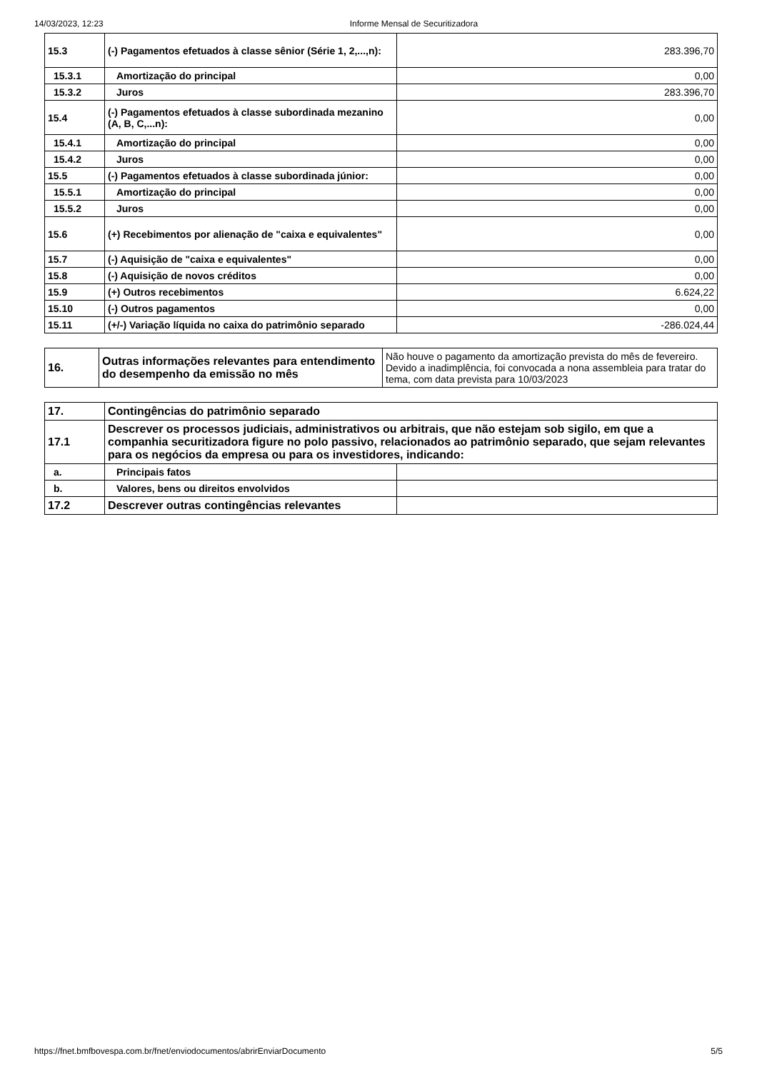14/03/2023, 12:23 Informe Mensal de Securitizadora
| 15.3 | (-) Pagamentos efetuados à classe sênior (Série 1, 2,...,n): | 283.396,70 |
| 15.3.1 | Amortização do principal | 0,00 |
| 15.3.2 | Juros | 283.396,70 |
| 15.4 | (-) Pagamentos efetuados à classe subordinada mezanino (A, B, C,...n): | 0,00 |
| 15.4.1 | Amortização do principal | 0,00 |
| 15.4.2 | Juros | 0,00 |
| 15.5 | (-) Pagamentos efetuados à classe subordinada júnior: | 0,00 |
| 15.5.1 | Amortização do principal | 0,00 |
| 15.5.2 | Juros | 0,00 |
| 15.6 | (+) Recebimentos por alienação de "caixa e equivalentes" | 0,00 |
| 15.7 | (-) Aquisição de "caixa e equivalentes" | 0,00 |
| 15.8 | (-) Aquisição de novos créditos | 0,00 |
| 15.9 | (+) Outros recebimentos | 6.624,22 |
| 15.10 | (-) Outros pagamentos | 0,00 |
| 15.11 | (+/-) Variação líquida no caixa do patrimônio separado | -286.024,44 |
| 16. | Outras informações relevantes para entendimento do desempenho da emissão no mês | Não houve o pagamento da amortização prevista do mês de fevereiro. Devido a inadimplência, foi convocada a nona assembleia para tratar do tema, com data prevista para 10/03/2023 |
| 17. | Contingências do patrimônio separado | |
| 17.1 | Descrever os processos judiciais, administrativos ou arbitrais, que não estejam sob sigilo, em que a companhia securitizadora figure no polo passivo, relacionados ao patrimônio separado, que sejam relevantes para os negócios da empresa ou para os investidores, indicando: | |
| a. | Principais fatos | |
| b. | Valores, bens ou direitos envolvidos | |
| 17.2 | Descrever outras contingências relevantes | |
https://fnet.bmfbovespa.com.br/fnet/enviodocumentos/abrirEnviarDocumento 5/5